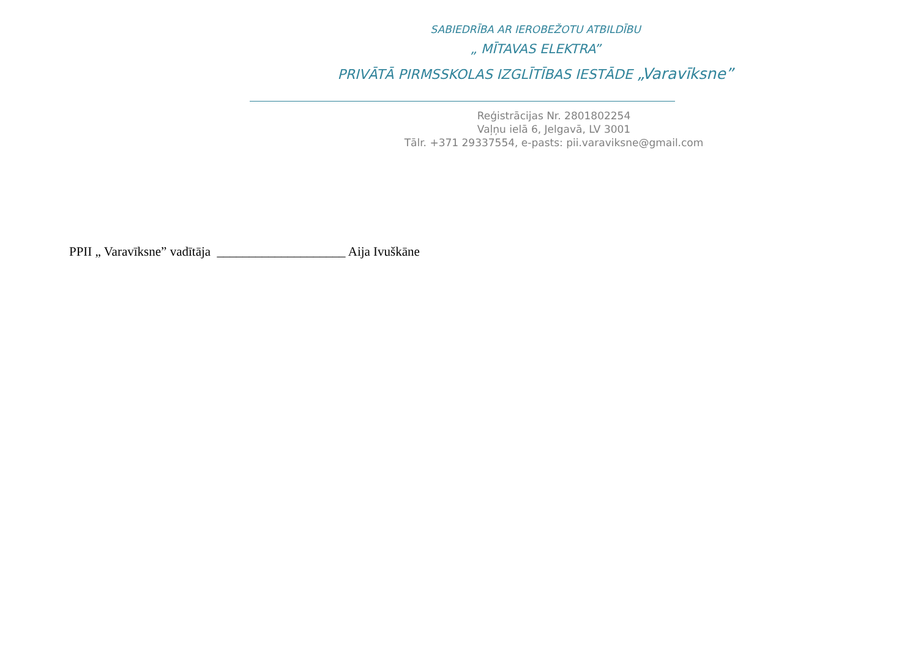SABIEDRĪBA AR IEROBEŽOTU ATBILDĪBU
„ MĪTAVAS ELEKTRA”
PRIVĀTĀ PIRMSSKOLAS IZGLĪTĪBAS IESTĀDE „Varavīksne”
Reģistrācijas Nr. 2801802254
Vaļņu ielā 6, Jelgavā, LV 3001
Tālr. +371 29337554, e-pasts: pii.varaviksne@gmail.com
PPII „ Varavīksne” vadītāja ____________________ Aija Ivuškāne